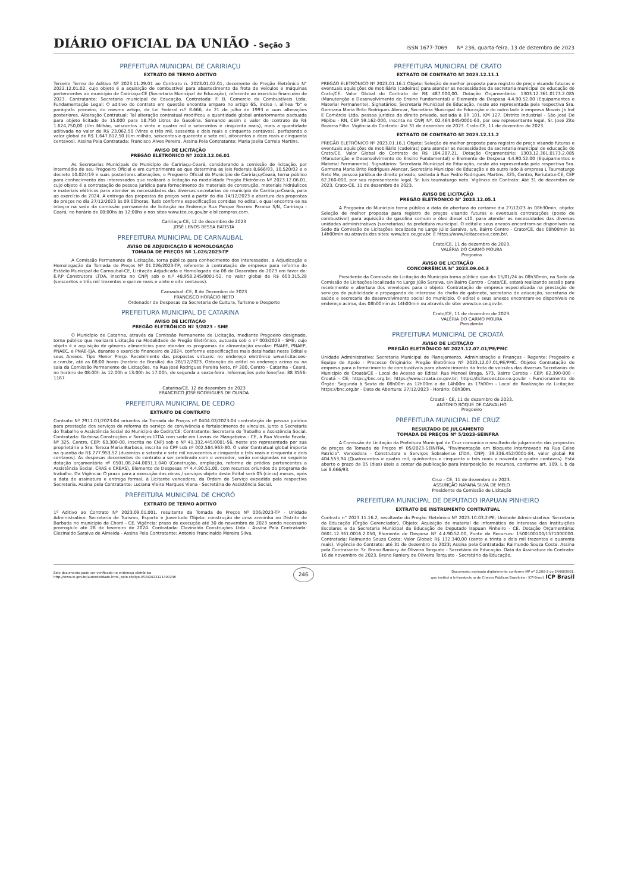DIÁRIO OFICIAL DA UNIÃO - Seção 3
ISSN 1677-7069 Nº 236, quarta-feira, 13 de dezembro de 2023
PREFEITURA MUNICIPAL DE CARIRIAÇU
EXTRATO DE TERMO ADITIVO
Terceiro Termo de Aditivo Nº 2023.11.29.01 ao Contrato n. 2023.01.02.01, decorrente do Pregão Eletrônico N° 2022.12.01.02, cujo objeto é a aquisição de combustível para abastecimento da frota de veículos e máquinas pertencentes ao município de Caririaçu-CE (Secretaria Municipal de Educação), referente ao exercício financeiro de 2023. Contratante: Secretaria municipal de Educação. Contratada: F. B. Comercio de Combustíveis Ltda. Fundamentação Legal: O aditivo do contrato em questão encontra amparo no artigo 65, inciso I, alínea "b" e parágrafo primeiro, do mesmo artigo, da Lei Federal n.º 8.666, de 21 de julho de 1993 e suas alterações posteriores. Alteração Contratual: Tal alteração contratual modificou a quantidade global anteriormente pactuada para objeto licitado de 15.000 para 18.750 Litros de Gasolina. Somando assim o valor do contrato de R$ 1.624,750,00 (Um Milhão, seiscentos e vinte e quatro mil e setecentos e cinquenta reais), mais a quantidade aditivada no valor de R$ 23.062,50 (Vinte e três mil, sessenta e dois reais e cinquenta centavos), perfazendo o valor global de R$ 1.647.812,50 (Um milhão, seiscentos e quarenta e sete mil, oitocentos e doze reais e cinquenta centavos). Assina Pela Contratada: Francisco Alves Pereira. Assina Pela Contratante: Maria Joelia Correia Martins.
AVISO DE LICITAÇÃO
PREGÃO ELETRÔNICO Nº 2023.12.06.01
As Secretarias Municipais do Município de Caririaçu-Ceará, considerando a comissão de licitação, por intermédio de seu Pregoeiro Oficial e em cumprimento ao que determina as leis federais 8.666/93, 10.520/02 e o decreto 10.024/19 e suas posteriores alterações, o Pregoeiro Oficial do Município de Caririaçu/Ceará, torna público para conhecimento dos interessados que realizará a licitação na modalidade Pregão Eletrônico Nº 2023.12.06.01, cujo objeto é a contratação de pessoa jurídica para fornecimento de materiais de construção, materiais hidráulicos e materiais elétricos para atender as necessidades das diversas secretarias do município de Caririaçu-Ceará, para ao exercício de 2024. A entrega das propostas de preços será a partir do dia 14/12/2023 e abertura das propostas de preços no dia 27/12/2023 às 09:00horas. Tudo conforme especificações contidas no edital, o qual encontra-se na integra na sede da comissão permanente de licitação no Endereço Rua Parque Recreio Paraiso S/N, Caririaçu - Ceará, no horário de 08:00hs às 12:00hs e nos sites www.tce.ce.gov.br e bllcompras.com.
Caririaçu-CE, 12 de dezembro de 2023
JOSÉ LENOS BESSA BATISTA
PREFEITURA MUNICIPAL DE CARNAUBAL
AVISO DE ADJUDICAÇÃO E HOMOLOGAÇÃO
TOMADA DE PREÇOS Nº 1.026/2023-TP
A Comissão Permanente de Licitação, torna público para conhecimento dos interessados, a Adjudicação e Homologação da Tomada de Preços Nº 01.026/2023-TP, referente à contratação de empresa para reforma do Estádio Municipal de Carnaubal-CE, Licitação Adjudicada e Homologada dia 08 de Dezembro de 2023 em favor de: E.P.P Construtora LTDA, inscrita no CNPJ sob o n.º 48.958.245/0001-52, no valor global de R$ 603.315,28 (seiscentos e três mil trezentos e quinze reais e vinte e oito centavos).
Carnaubal -CE, 8 de Dezembro de 2023
FRANCISCO HORÁCIO NETO
Ordenador de Despesas da Secretaria de Cultura, Turismo e Desporto
PREFEITURA MUNICIPAL DE CATARINA
AVISO DE LICITAÇÃO
PREGÃO ELETRÔNICO Nº 3/2023 - SME
O Município de Catarina, através da Comissão Permanente de Licitação, mediante Pregoeiro designado, torna público que realizará Licitação na Modalidade de Pregão Eletrônico, autuada sob o nº 003/2023 - SME, cujo objeto é a aquisição de gêneros alimentícios para atender os programas de alimentação escolar: PNAEF, PNAEP, PNAEC, e PNAE-EJA, durante o exercício financeiro de 2024, conforme especificações mais detalhadas neste Edital e seus Anexos. Tipo Menor Preço. Recebimento das propostas virtuais: no endereço eletrônico www.licitacoes-e.com.br, até as 08:00 horas (horário de Brasília) dia 28//12/2023. Obtenção do edital no endereço acima ou na sala da Comissão Permanente de Licitações, na Rua José Rodrigues Pereira Neto, nº 280, Centro - Catarina - Ceará, no horário de 08:00h às 12:00h e 13:00h às 17:00h, de segunda a sexta-feira. Informações pelo fone/fax: 88 3556-1167.
Catarina/CE, 12 de dezembro de 2023
FRANCISCO JOSÉ RODRIGUES DE OLINDA
PREFEITURA MUNICIPAL DE CEDRO
EXTRATO DE CONTRATO
Contrato Nº 2911.01/2023-04 oriundos da Tomada de Preços nº 0404.02/2023-04 contratação de pessoa jurídica para prestação dos serviços de reforma do serviço de convivência e fortalecimento de vínculos, junto a Secretaria do Trabalho e Assistência Social do Município de Cedro/CE. Contratante: Secretaria do Trabalho e Assistência Social. Contratada: Barbosa Construções e Serviços LTDA com sede em Lavras da Mangabeira - CE, à Rua Vicente Favela, Nº 325, Centro, CEP: 63.300-00, inscrita no CNPJ sob o Nº 41.332.445/0001-56, neste ato representada por sua proprietária a Sra. Tereza Maria Barbosa, inscrita no CPF sob nº 002.584.963-80. O valor Contratual global importa na quantia de R$ 277.953,52 (duzentos e setenta e sete mil novecentos e cinquenta e três reais e cinquenta e dois centavos). As despesas decorrentes do contrato a ser celebrado com o vencedor, serão consignadas na seguinte dotação orçamentária nº 0501.08.244.0031.1.040 (Construção, ampliação, reforma de prédios pertencentes a Assistência Social, CRAS e CREAS), Elemento de Despesas nº 4.4.90.51.00, com recursos oriundos do programa de trabalho. Da Vigência: O prazo para a execução das obras / serviços objeto deste Edital será 05 (cinco) meses, após a data de assinatura e entrega formal, à Licitante vencedora, da Ordem de Serviço expedida pela respectiva Secretaria. Assina pela Contratante: Luciana Vieira Marques Viana - Secretária de Assistência Social.
PREFEITURA MUNICIPAL DE CHORÓ
EXTRATO DE TERMO ADITIVO
1º Aditivo ao Contrato Nº 2023.09.01.001. resultante da Tomada de Preços Nº 006/2023-TP - Unidade Administrativa: Secretaria de Turismo, Esporte e Juventude Objeto: construção de uma areninha no Distrito de Barbada no município de Choró - CE. Vigência: prazo de execução até 30 de novembro de 2023 sendo necessário prorrogá-lo até 28 de fevereiro de 2024. Contratada: Clezinaldo Construções Ltda - Assina Pela Contratada: Clezinaldo Saraiva de Almeida - Assina Pela Contratante: Antonio Francinaldo Moreira Silva.
PREFEITURA MUNICIPAL DE CRATO
EXTRATO DE CONTRATO Nº 2023.12.11.1
PREGÃO ELETRÔNICO Nº 2023.01.16.1 Objeto: Seleção de melhor proposta para registro de preço visando futuras e eventuais aquisições de mobiliário (cadeiras) para atender as necessidades da secretaria municipal de educação do Crato/CE. Valor Global do Contrato de R$ 487.000,00. Dotação Orçamentária: 1303.12.361.0173.2.085 (Manutenção e Desenvolvimento do Ensino Fundamental) e Elemento de Despesa 4.4.90.52.00 (Equipamentos e Material Permanente). Signatários: Secretaria Municipal de Educação, neste ato representada pela respectiva Sra. Germana Maria Brito Rodrigues Alencar, Secretária Municipal de Educação e do outro lado à empresa Moveis Jb Ind E Comércio Ltda, pessoa jurídica de direito privado, sediada à BR 101, KM 127, Distrito Industrial - São José De Mipibu - RN, CEP 59.162-000, inscrita no CNPJ Nº. 02.464.845/0001-63, por seu representante legal, Sr. José Zito Bezerra Filho. Vigência do Contrato: Até 31 de dezembro de 2023. Crato-CE, 11 de dezembro de 2023.
EXTRATO DE CONTRATO Nº 2023.12.11.2
PREGÃO ELETRÔNICO Nº 2023.01.16.1 Objeto: Seleção de melhor proposta para registro de preço visando futuras e eventuais aquisições de mobiliário (cadeiras) para atender as necessidades da secretaria municipal de educação do Crato/CE. Valor Global do Contrato de R$ 184.287,21. Dotação Orçamentária: 1303.12.361.0173.2.085 (Manutenção e Desenvolvimento do Ensino Fundamental) e Elemento de Despesa 4.4.90.52.00 (Equipamentos e Material Permanente). Signatários: Secretaria Municipal de Educação, neste ato representada pela respectiva Sra. Germana Maria Brito Rodrigues Alencar, Secretária Municipal de Educação e do outro lado à empresa L Taumaturgo Neto Me, pessoa jurídica de direito privado, sediada à Rua Pedro Rodrigues Martins, 325, Centro, Reriutaba-CE, CEP 62.260-000, por seu representante legal, Sr. luis taumaturgo neto. Vigência do Contrato: Até 31 de dezembro de 2023. Crato-CE, 11 de dezembro de 2023.
AVISO DE LICITAÇÃO
PREGÃO ELETRÔNICO N° 2023.12.05.1
A Pregoeira do Município torna público a data de abertura do certame dia 27/12/23 às 08h30min, objeto: Seleção de melhor proposta para registro de preços visando futuras e eventuais contratações (posto de combustível) para aquisição de gasolina comum e óleo diesel s10, para atender as necessidades das diversas unidades administrativas (secretarias) da prefeitura municipal. O edital e seus anexos encontram-se disponíveis na Sede da Comissão de Licitações localizada no Largo Júlio Saraiva, s/n, Bairro Centro - Crato/CE, das 08h00min às 14h00min ou através dos sites: www.tce.ce.gov.br. E https://www.licitacoes-e.com.br/.
Crato/CE, 11 de dezembro de 2023.
VALÉRIA DO CARMO MOURA
Pregoeira
AVISO DE LICITAÇÃO
CONCORRÊNCIA N° 2023.09.04.3
Presidente da Comissão de Licitação do Município torna público que dia 15/01/24 às 08h30min, na Sede da Comissão de Licitações localizada no Largo Júlio Saraiva, s/n Bairro Centro - Crato/CE, estará realizando sessão para recebimento e abertura dos envelopes para o objeto: Contratação de empresa especializada na prestação de serviços de publicidade e propaganda de interesse da chefia de gabinete, secretaria de educação, secretaria de saúde e secretaria de desenvolvimento social do município. O edital e seus anexos encontram-se disponíveis no endereço acima, das 08h00min às 14h00min ou através do site: www.tce.ce.gov.br.
Crato/CE, 11 de dezembro de 2023.
VALÉRIA DO CARMO MOURA
Presidente
PREFEITURA MUNICIPAL DE CROATÁ
AVISO DE LICITAÇÃO
PREGÃO ELETRÔNICO Nº 2023.12.07.01/PE/PMC
Unidade Administrativa: Secretaria Municipal de Planejamento, Administração e Finanças - Regente: Pregoeiro e Equipe de Apoio - Processo Originário: Pregão Eletrônico Nº 2023.12.07.01/PE/PMC. Objeto: Contratação de empresa para o fornecimento de combustíveis para abastecimento da frota de veículos das diversas Secretarias do Município de Croatá/CE - Local de Acesso ao Edital: Rua Manoel Braga, 573, Bairro Caroba - CEP: 62.390-000 - Croatá - CE; https://bnc.org.br; https://www.croata.ce.gov.br; https://licitacoes.tce.ce.gov.br - Funcionamento do Órgão: Segunda à Sexta de 08h00m às 12h00m e de 14h00m às 17h00m - Local de Realização da Licitação: https://bnc.org.br - Data de Abertura: 27/12/2023 - Horário: 08h30m.
Croatá - CE, 11 de dezembro de 2023.
ANTONIO ROQUE DE CARVALHO
Pregoeiro
PREFEITURA MUNICIPAL DE CRUZ
RESULTADO DE JULGAMENTO
TOMADA DE PREÇOS Nº 5/2023-SEINFRA
A Comissão de Licitação da Prefeitura Municipal de Cruz comunica o resultado de julgamento das propostas de preços da Tomada de Preços nº 05/2023-SEINFRA, "Pavimentação em bloquete intertravado na Rua Celso Patrício". Vencedora - Construtora e Serviços Sobralense LTDA, CNPJ: 39.336.452/0001-84, valor global R$ 404.553,94 (Quatrocentos e quatro mil, quinhentos e cinquenta e três reais e noventa e quatro centavos). Está aberto o prazo de 05 (dias) úteis a contar da publicação para interposição de recursos, conforme art. 109, I, b da Lei 8.666/93.
Cruz - CE, 11 de dezembro de 2023.
ASSUNÇÃO NAYARA SILVA DE MELO
Presidente da Comissão de Licitação
PREFEITURA MUNICIPAL DE DEPUTADO IRAPUAN PINHEIRO
EXTRATO DE INSTRUMENTO CONTRATUAL
Contrato n° 2023.11.16.2, resultante do Pregão Eletrônico Nº 2023.10.03.2-PE, Unidade Administrativa: Secretaria da Educação (Órgão Gerenciador). Objeto: Aquisição de material de informática de interesse das Instituições Escolares e da Secretaria Municipal da Educação de Deputado Irapuan Pinheiro - CE. Dotação Orçamentária: 0601.12.361.0016.2.050, Elemento de Despesa Nº 4.4.90.52.00, Fonte de Recursos: 1500100100/1571000000. Contratada: Raimundo Souza Costa; Valor Global: R$ 132.340,00 (cento e trinta e dois mil trezentos e quarenta reais). Vigência do Contrato: até 31 de dezembro de 2023; Assina pela Contratada: Raimundo Souza Costa. Assina pela Contratante: Sr. Breno Raniery de Oliveira Torquato - Secretário da Educação. Data da Assinatura do Contrato: 16 de novembro de 2023. Breno Raniery de Oliveira Torquato - Secretário da Educação.
Este documento pode ser verificado no endereço eletrônico
http://www.in.gov.br/autenticidade.html, pelo código 05302023121300246
246
Documento assinado digitalmente conforme MP nº 2.200-2 de 24/08/2001,
que institui a Infraestrutura de Chaves Públicas Brasileira - ICP-Brasil. ICP Brasil